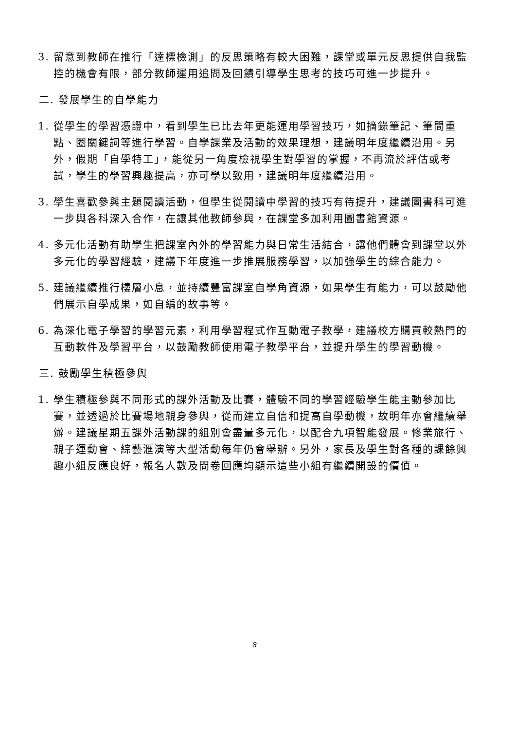3. 留意到教師在推行「達標檢測」的反思策略有較大困難，課堂或單元反思提供自我監控的機會有限，部分教師運用追問及回饋引導學生思考的技巧可進一步提升。
二. 發展學生的自學能力
1. 從學生的學習憑證中，看到學生已比去年更能運用學習技巧，如摘錄筆記、筆間重點、圈關鍵詞等進行學習。自學課業及活動的效果理想，建議明年度繼續沿用。另外，假期「自學特工」，能從另一角度檢視學生對學習的掌握，不再流於評估或考試，學生的學習興趣提高，亦可學以致用，建議明年度繼續沿用。
3. 學生喜歡參與主題閱讀活動，但學生從閱讀中學習的技巧有待提升，建議圖書科可進一步與各科深入合作，在讓其他教師參與，在課堂多加利用圖書館資源。
4. 多元化活動有助學生把課室內外的學習能力與日常生活結合，讓他們體會到課堂以外多元化的學習經驗，建議下年度進一步推展服務學習，以加強學生的綜合能力。
5. 建議繼續推行樓層小息，並持續豐富課室自學角資源，如果學生有能力，可以鼓勵他們展示自學成果，如自編的故事等。
6. 為深化電子學習的學習元素，利用學習程式作互動電子教學，建議校方購買較熱門的互動軟件及學習平台，以鼓勵教師使用電子教學平台，並提升學生的學習動機。
三. 鼓勵學生積極參與
1. 學生積極參與不同形式的課外活動及比賽，體驗不同的學習經驗學生能主動參加比賽，並透過於比賽場地親身參與，從而建立自信和提高自學動機，故明年亦會繼續舉辦。建議星期五課外活動課的組別會盡量多元化，以配合九項智能發展。修業旅行、親子運動會、綜藝滙演等大型活動每年仍會舉辦。另外，家長及學生對各種的課餘興趣小組反應良好，報名人數及問卷回應均顯示這些小組有繼續開設的價值。
8